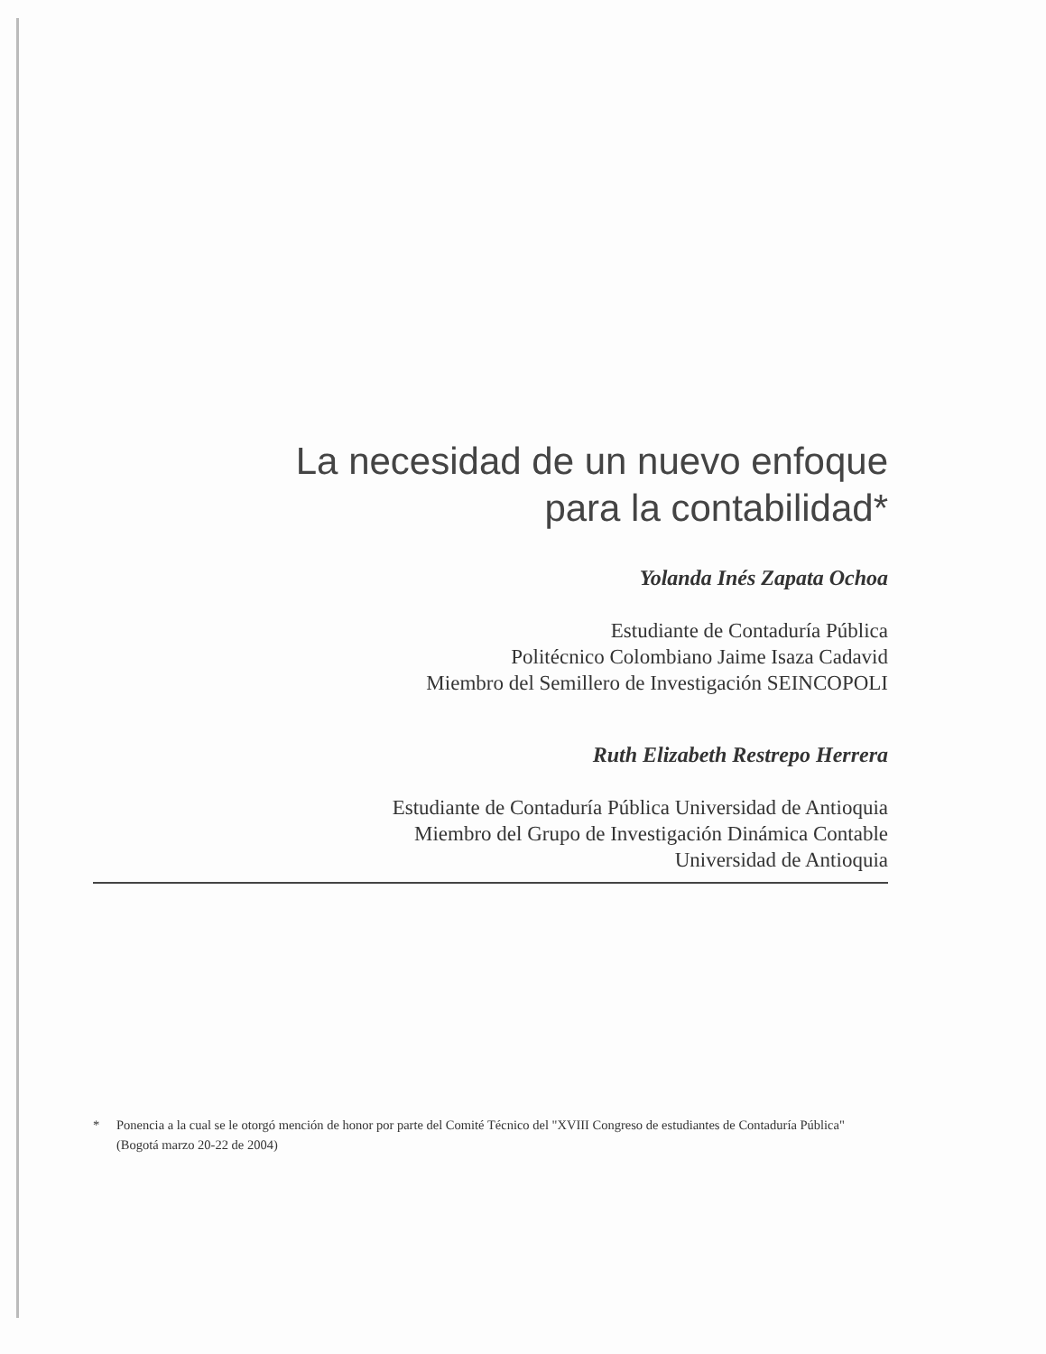La necesidad de un nuevo enfoque
para la contabilidad*
Yolanda Inés Zapata Ochoa
Estudiante de Contaduría Pública
Politécnico Colombiano Jaime Isaza Cadavid
Miembro del Semillero de Investigación SEINCOPOLI
Ruth Elizabeth Restrepo Herrera
Estudiante de Contaduría Pública Universidad de Antioquia
Miembro del Grupo de Investigación Dinámica Contable
Universidad de Antioquia
* Ponencia a la cual se le otorgó mención de honor por parte del Comité Técnico del "XVIII Congreso de estudiantes de Contaduría Pública" (Bogotá marzo 20-22 de 2004)